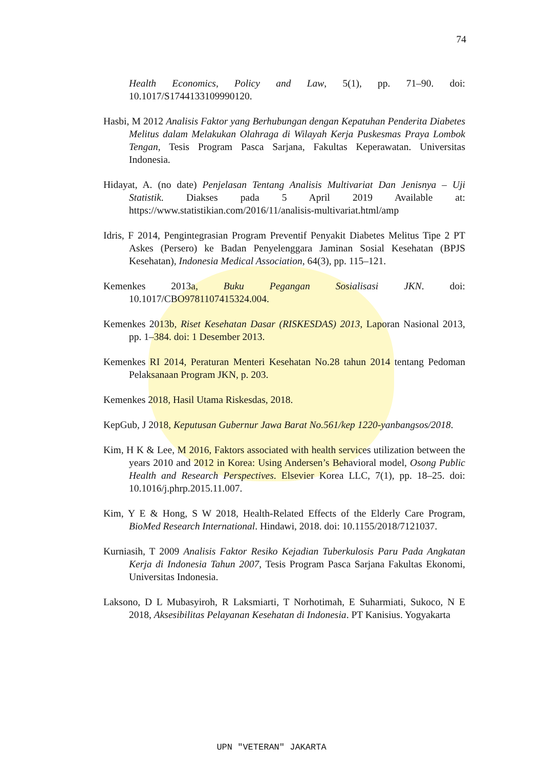74
Health Economics, Policy and Law, 5(1), pp. 71–90. doi: 10.1017/S1744133109990120.
Hasbi, M 2012 Analisis Faktor yang Berhubungan dengan Kepatuhan Penderita Diabetes Melitus dalam Melakukan Olahraga di Wilayah Kerja Puskesmas Praya Lombok Tengan, Tesis Program Pasca Sarjana, Fakultas Keperawatan. Universitas Indonesia.
Hidayat, A. (no date) Penjelasan Tentang Analisis Multivariat Dan Jenisnya – Uji Statistik. Diakses pada 5 April 2019 Available at: https://www.statistikian.com/2016/11/analisis-multivariat.html/amp
Idris, F 2014, Pengintegrasian Program Preventif Penyakit Diabetes Melitus Tipe 2 PT Askes (Persero) ke Badan Penyelenggara Jaminan Sosial Kesehatan (BPJS Kesehatan), Indonesia Medical Association, 64(3), pp. 115–121.
Kemenkes 2013a, Buku Pegangan Sosialisasi JKN. doi: 10.1017/CBO9781107415324.004.
Kemenkes 2013b, Riset Kesehatan Dasar (RISKESDAS) 2013, Laporan Nasional 2013, pp. 1–384. doi: 1 Desember 2013.
Kemenkes RI 2014, Peraturan Menteri Kesehatan No.28 tahun 2014 tentang Pedoman Pelaksanaan Program JKN, p. 203.
Kemenkes 2018, Hasil Utama Riskesdas, 2018.
KepGub, J 2018, Keputusan Gubernur Jawa Barat No.561/kep 1220-yanbangsos/2018.
Kim, H K & Lee, M 2016, Faktors associated with health services utilization between the years 2010 and 2012 in Korea: Using Andersen’s Behavioral model, Osong Public Health and Research Perspectives. Elsevier Korea LLC, 7(1), pp. 18–25. doi: 10.1016/j.phrp.2015.11.007.
Kim, Y E & Hong, S W 2018, Health-Related Effects of the Elderly Care Program, BioMed Research International. Hindawi, 2018. doi: 10.1155/2018/7121037.
Kurniasih, T 2009 Analisis Faktor Resiko Kejadian Tuberkulosis Paru Pada Angkatan Kerja di Indonesia Tahun 2007, Tesis Program Pasca Sarjana Fakultas Ekonomi, Universitas Indonesia.
Laksono, D L Mubasyiroh, R Laksmiarti, T Norhotimah, E Suharmiati, Sukoco, N E 2018, Aksesibilitas Pelayanan Kesehatan di Indonesia. PT Kanisius. Yogyakarta
UPN "VETERAN" JAKARTA